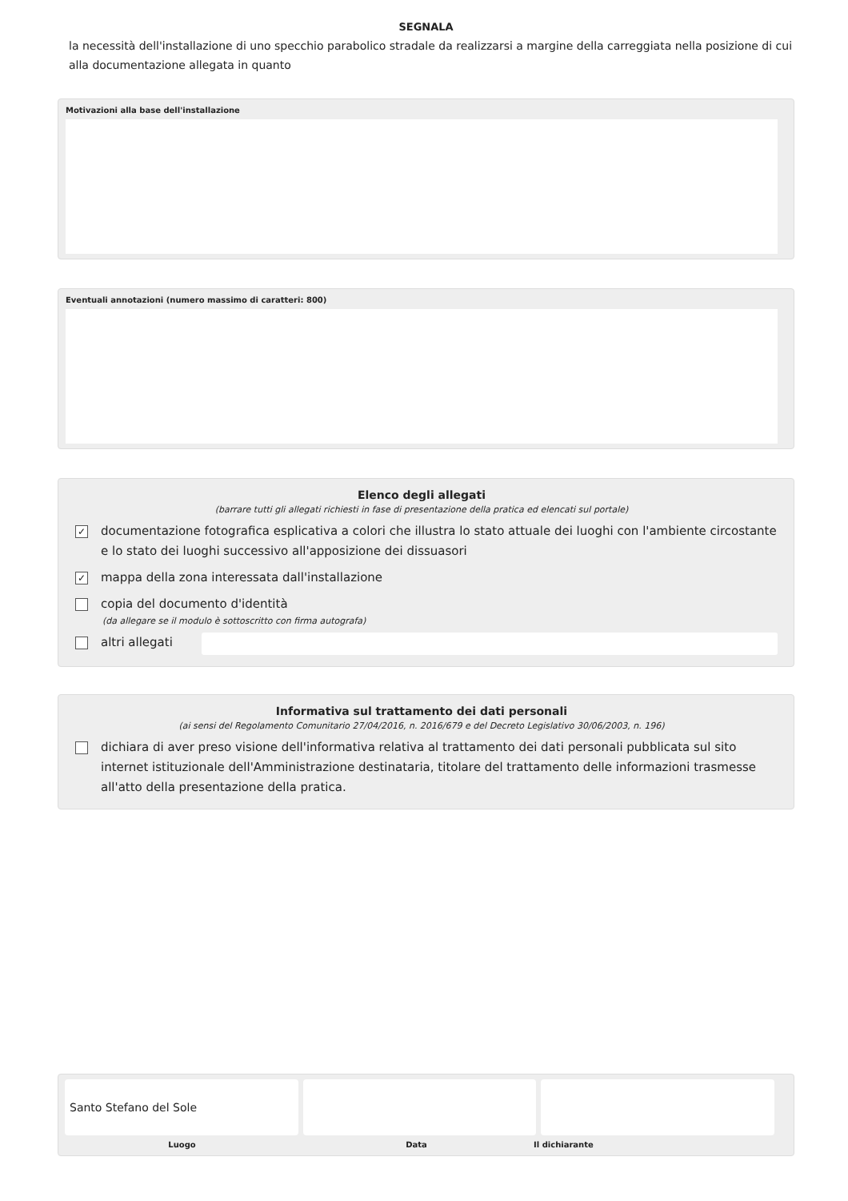SEGNALA
la necessità dell'installazione di uno specchio parabolico stradale da realizzarsi a margine della carreggiata nella posizione di cui alla documentazione allegata in quanto
Motivazioni alla base dell'installazione
Eventuali annotazioni (numero massimo di caratteri: 800)
Elenco degli allegati
(barrare tutti gli allegati richiesti in fase di presentazione della pratica ed elencati sul portale)
✓ documentazione fotografica esplicativa a colori che illustra lo stato attuale dei luoghi con l'ambiente circostante e lo stato dei luoghi successivo all'apposizione dei dissuasori
✓ mappa della zona interessata dall'installazione
copia del documento d'identità
(da allegare se il modulo è sottoscritto con firma autografa)
altri allegati
Informativa sul trattamento dei dati personali
(ai sensi del Regolamento Comunitario 27/04/2016, n. 2016/679 e del Decreto Legislativo 30/06/2003, n. 196)
dichiara di aver preso visione dell'informativa relativa al trattamento dei dati personali pubblicata sul sito internet istituzionale dell'Amministrazione destinataria, titolare del trattamento delle informazioni trasmesse all'atto della presentazione della pratica.
Santo Stefano del Sole
Luogo Data Il dichiarante